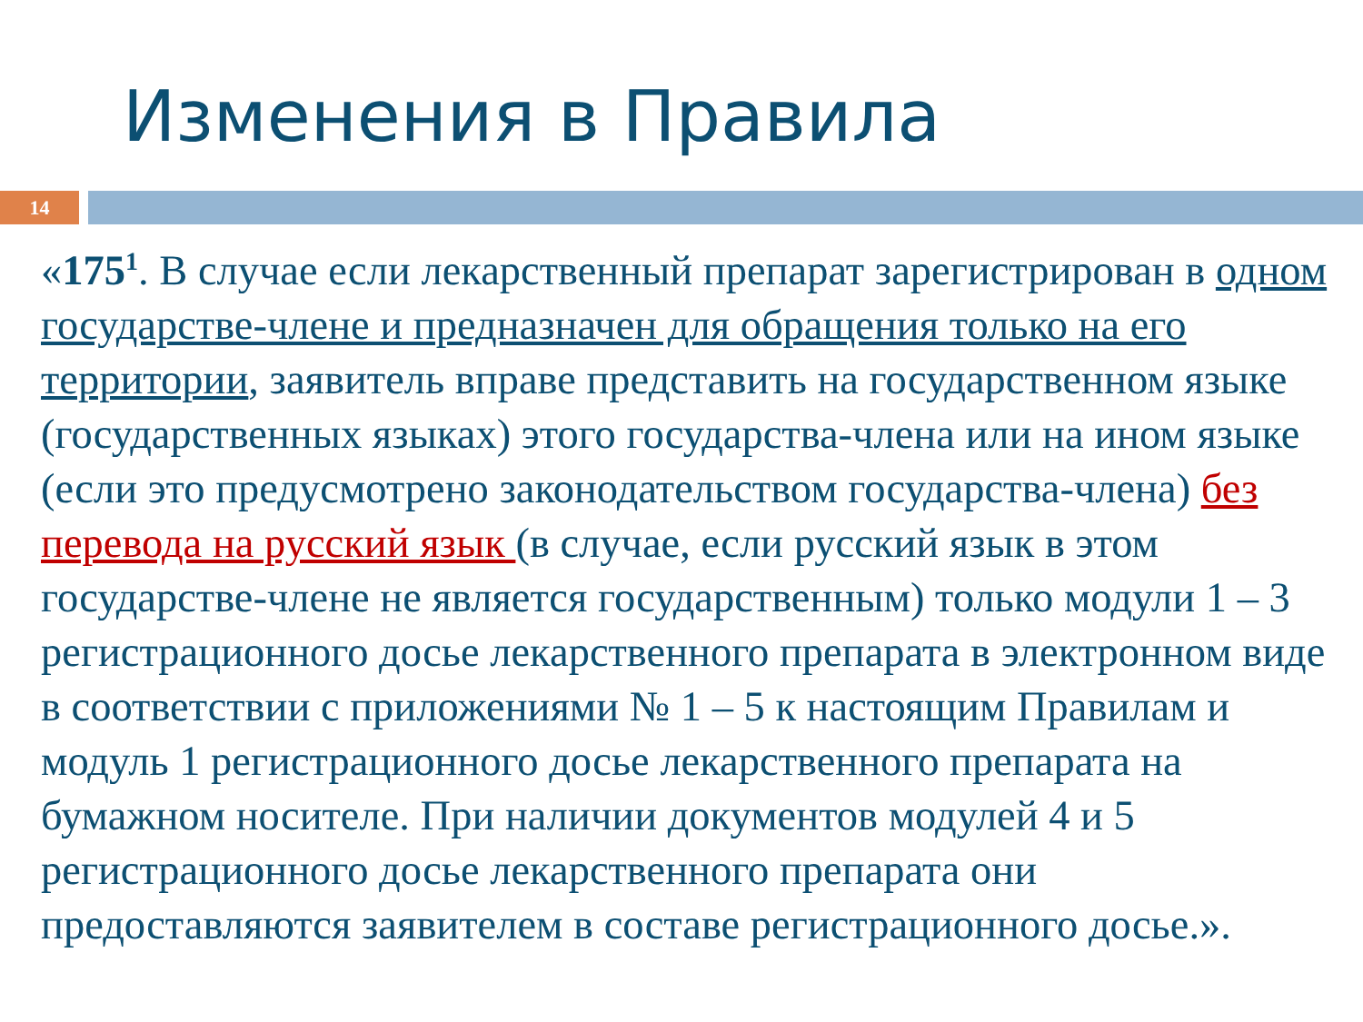Изменения в Правила
14
«175<sup>1</sup>. В случае если лекарственный препарат зарегистрирован в одном государстве-члене и предназначен для обращения только на его территории, заявитель вправе представить на государственном языке (государственных языках) этого государства-члена или на ином языке (если это предусмотрено законодательством государства-члена) без перевода на русский язык (в случае, если русский язык в этом государстве-члене не является государственным) только модули 1 – 3 регистрационного досье лекарственного препарата в электронном виде в соответствии с приложениями № 1 – 5 к настоящим Правилам и модуль 1 регистрационного досье лекарственного препарата на бумажном носителе. При наличии документов модулей 4 и 5 регистрационного досье лекарственного препарата они предоставляются заявителем в составе регистрационного досье.».